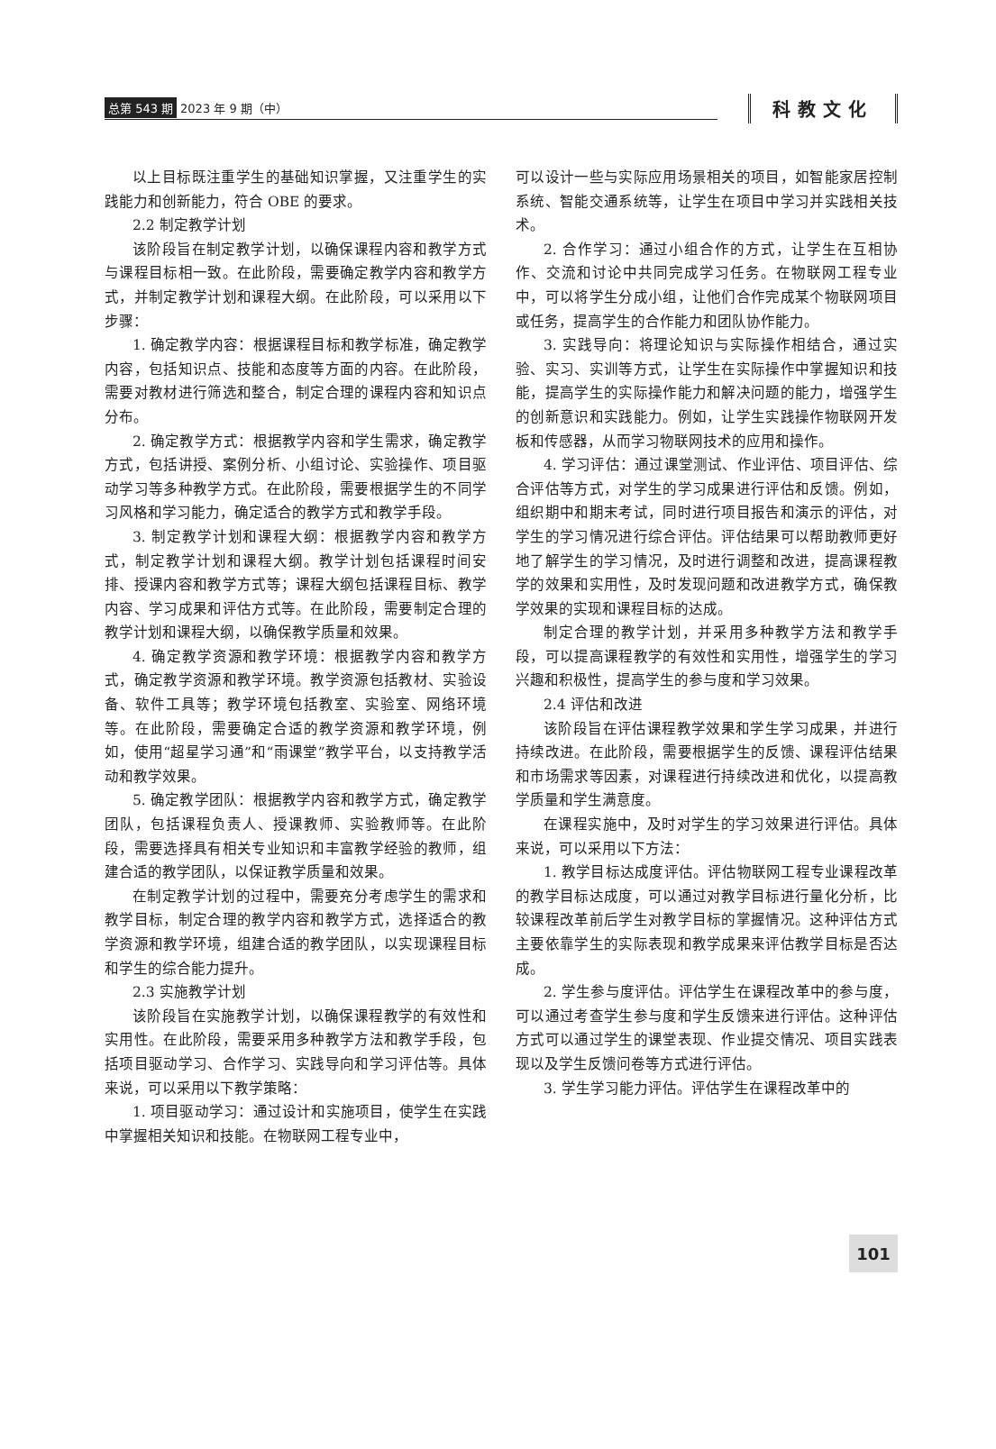总第 543 期 2023 年 9 期（中）
科教文化
以上目标既注重学生的基础知识掌握，又注重学生的实践能力和创新能力，符合 OBE 的要求。
2.2 制定教学计划
该阶段旨在制定教学计划，以确保课程内容和教学方式与课程目标相一致。在此阶段，需要确定教学内容和教学方式，并制定教学计划和课程大纲。在此阶段，可以采用以下步骤：
1. 确定教学内容：根据课程目标和教学标准，确定教学内容，包括知识点、技能和态度等方面的内容。在此阶段，需要对教材进行筛选和整合，制定合理的课程内容和知识点分布。
2. 确定教学方式：根据教学内容和学生需求，确定教学方式，包括讲授、案例分析、小组讨论、实验操作、项目驱动学习等多种教学方式。在此阶段，需要根据学生的不同学习风格和学习能力，确定适合的教学方式和教学手段。
3. 制定教学计划和课程大纲：根据教学内容和教学方式，制定教学计划和课程大纲。教学计划包括课程时间安排、授课内容和教学方式等；课程大纲包括课程目标、教学内容、学习成果和评估方式等。在此阶段，需要制定合理的教学计划和课程大纲，以确保教学质量和效果。
4. 确定教学资源和教学环境：根据教学内容和教学方式，确定教学资源和教学环境。教学资源包括教材、实验设备、软件工具等；教学环境包括教室、实验室、网络环境等。在此阶段，需要确定合适的教学资源和教学环境，例如，使用“超星学习通”和“雨课堂”教学平台，以支持教学活动和教学效果。
5. 确定教学团队：根据教学内容和教学方式，确定教学团队，包括课程负责人、授课教师、实验教师等。在此阶段，需要选择具有相关专业知识和丰富教学经验的教师，组建合适的教学团队，以保证教学质量和效果。
在制定教学计划的过程中，需要充分考虑学生的需求和教学目标，制定合理的教学内容和教学方式，选择适合的教学资源和教学环境，组建合适的教学团队，以实现课程目标和学生的综合能力提升。
2.3 实施教学计划
该阶段旨在实施教学计划，以确保课程教学的有效性和实用性。在此阶段，需要采用多种教学方法和教学手段，包括项目驱动学习、合作学习、实践导向和学习评估等。具体来说，可以采用以下教学策略：
1. 项目驱动学习：通过设计和实施项目，使学生在实践中掌握相关知识和技能。在物联网工程专业中，
可以设计一些与实际应用场景相关的项目，如智能家居控制系统、智能交通系统等，让学生在项目中学习并实践相关技术。
2. 合作学习：通过小组合作的方式，让学生在互相协作、交流和讨论中共同完成学习任务。在物联网工程专业中，可以将学生分成小组，让他们合作完成某个物联网项目或任务，提高学生的合作能力和团队协作能力。
3. 实践导向：将理论知识与实际操作相结合，通过实验、实习、实训等方式，让学生在实际操作中掌握知识和技能，提高学生的实际操作能力和解决问题的能力，增强学生的创新意识和实践能力。例如，让学生实践操作物联网开发板和传感器，从而学习物联网技术的应用和操作。
4. 学习评估：通过课堂测试、作业评估、项目评估、综合评估等方式，对学生的学习成果进行评估和反馈。例如，组织期中和期末考试，同时进行项目报告和演示的评估，对学生的学习情况进行综合评估。评估结果可以帮助教师更好地了解学生的学习情况，及时进行调整和改进，提高课程教学的效果和实用性，及时发现问题和改进教学方式，确保教学效果的实现和课程目标的达成。
制定合理的教学计划，并采用多种教学方法和教学手段，可以提高课程教学的有效性和实用性，增强学生的学习兴趣和积极性，提高学生的参与度和学习效果。
2.4 评估和改进
该阶段旨在评估课程教学效果和学生学习成果，并进行持续改进。在此阶段，需要根据学生的反馈、课程评估结果和市场需求等因素，对课程进行持续改进和优化，以提高教学质量和学生满意度。
在课程实施中，及时对学生的学习效果进行评估。具体来说，可以采用以下方法：
1. 教学目标达成度评估。评估物联网工程专业课程改革的教学目标达成度，可以通过对教学目标进行量化分析，比较课程改革前后学生对教学目标的掌握情况。这种评估方式主要依靠学生的实际表现和教学成果来评估教学目标是否达成。
2. 学生参与度评估。评估学生在课程改革中的参与度，可以通过考查学生参与度和学生反馈来进行评估。这种评估方式可以通过学生的课堂表现、作业提交情况、项目实践表现以及学生反馈问卷等方式进行评估。
3. 学生学习能力评估。评估学生在课程改革中的
101